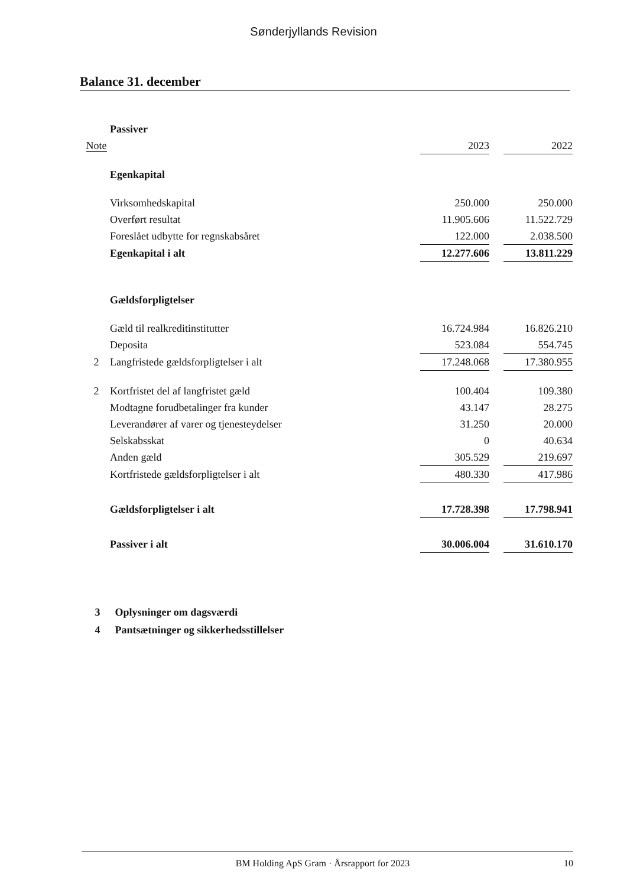Sønderjyllands Revision
Balance 31. december
| | Passiver | | | |
| Note | | 2023 | | 2022 |
| | Egenkapital | | | |
| | Virksomhedskapital | 250.000 | | 250.000 |
| | Overført resultat | 11.905.606 | | 11.522.729 |
| | Foreslået udbytte for regnskabsåret | 122.000 | | 2.038.500 |
| | Egenkapital i alt | 12.277.606 | | 13.811.229 |
| | Gældsforpligtelser | | | |
| | Gæld til realkreditinstitutter | 16.724.984 | | 16.826.210 |
| | Deposita | 523.084 | | 554.745 |
| 2 | Langfristede gældsforpligtelser i alt | 17.248.068 | | 17.380.955 |
| 2 | Kortfristet del af langfristet gæld | 100.404 | | 109.380 |
| | Modtagne forudbetalinger fra kunder | 43.147 | | 28.275 |
| | Leverandører af varer og tjenesteydelser | 31.250 | | 20.000 |
| | Selskabsskat | 0 | | 40.634 |
| | Anden gæld | 305.529 | | 219.697 |
| | Kortfristede gældsforpligtelser i alt | 480.330 | | 417.986 |
| | Gældsforpligtelser i alt | 17.728.398 | | 17.798.941 |
| | Passiver i alt | 30.006.004 | | 31.610.170 |
3 Oplysninger om dagsværdi
4 Pantsætninger og sikkerhedsstillelser
BM Holding ApS Gram · Årsrapport for 2023
10